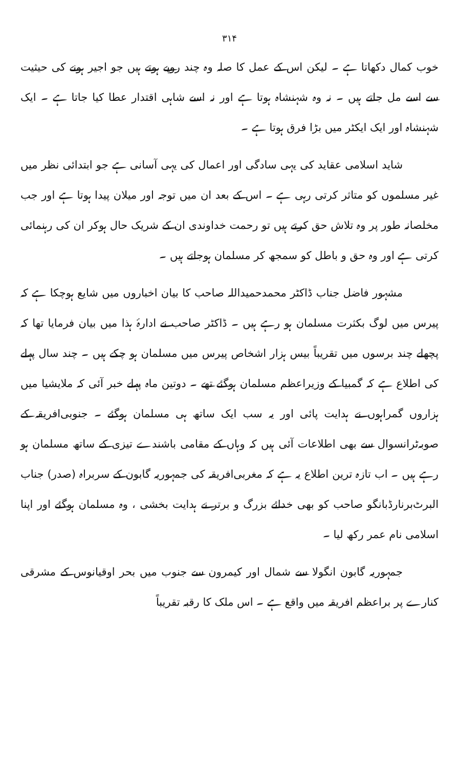۳۱۴
خوب کمال دکھاتا ہے ۔ لیکن اس کے عمل کا صلہ وہ چند روپے ہوتے ہیں جو اجیر ہونے کی حیثیت سے اسے مل جاتے ہیں ۔ نہ وہ شہنشاہ ہوتا ہے اور نہ اسے شاہی اقتدار عطا کیا جاتا ہے ۔ ایک شہنشاہ اور ایک ایکٹر میں بڑا فرق ہوتا ہے ۔
شاید اسلامی عقاید کی یہی سادگی اور اعمال کی یہی آسانی ہے جو ابتدائی نظر میں غیر مسلموں کو متاثر کرتی رہی ہے ۔ اس کے بعد ان میں توجہ اور میلان پیدا ہوتا ہے اور جب مخلصانہ طور پر وہ تلاش حق کرتے ہیں تو رحمت خداوندی ان کے شریک حال ہوکر ان کی رہنمائی کرتی ہے اور وہ حق و باطل کو سمجھ کر مسلمان ہوجاتے ہیں ۔
مشہور فاضل جناب ڈاکٹر محمدحمیداللہ صاحب کا بیان اخباروں میں شایع ہوچکا ہے کہ پیرس میں لوگ بکثرت مسلمان ہو رہے ہیں ۔ ڈاکٹر صاحب نے ادارۂ ہذا میں بیان فرمایا تھا کہ پچھلے چند برسوں میں تقریباً بیس ہزار اشخاص پیرس میں مسلمان ہو چکے ہیں ۔ چند سال پہلے کی اطلاع ہے کہ گمبیا کے وزیراعظم مسلمان ہوگئے تھے ۔ دوتین ماہ پہلے خبر آئی کہ ملایشیا میں ہزاروں گمراہوں نے ہدایت پائی اور یہ سب ایک ساتھ ہی مسلمان ہوگئے ۔ جنوبی‌افریقہ کے صوبہ‌ٹرانسوال سے بھی اطلاعات آئی ہیں کہ وہاں کے مقامی باشندے تیزی کے ساتھ مسلمان ہو رہے ہیں ۔ اب تازہ ترین اطلاع یہ ہے کہ مغربی‌افریقہ کی جمہوریہ گابون کے سربراہ (صدر) جناب البرٹ‌برنارڈبانگو صاحب کو بھی خدائے بزرگ و برتر نے ہدایت بخشی ، وہ مسلمان ہوگئے اور اپنا اسلامی نام عمر رکھ لیا ۔
جمہوریہ گابون انگولا سے شمال اور کیمرون سے جنوب میں بحر اوقیانوس کے مشرقی کنارے پر براعظم افریقہ میں واقع ہے ۔ اس ملک کا رقبہ تقریباً